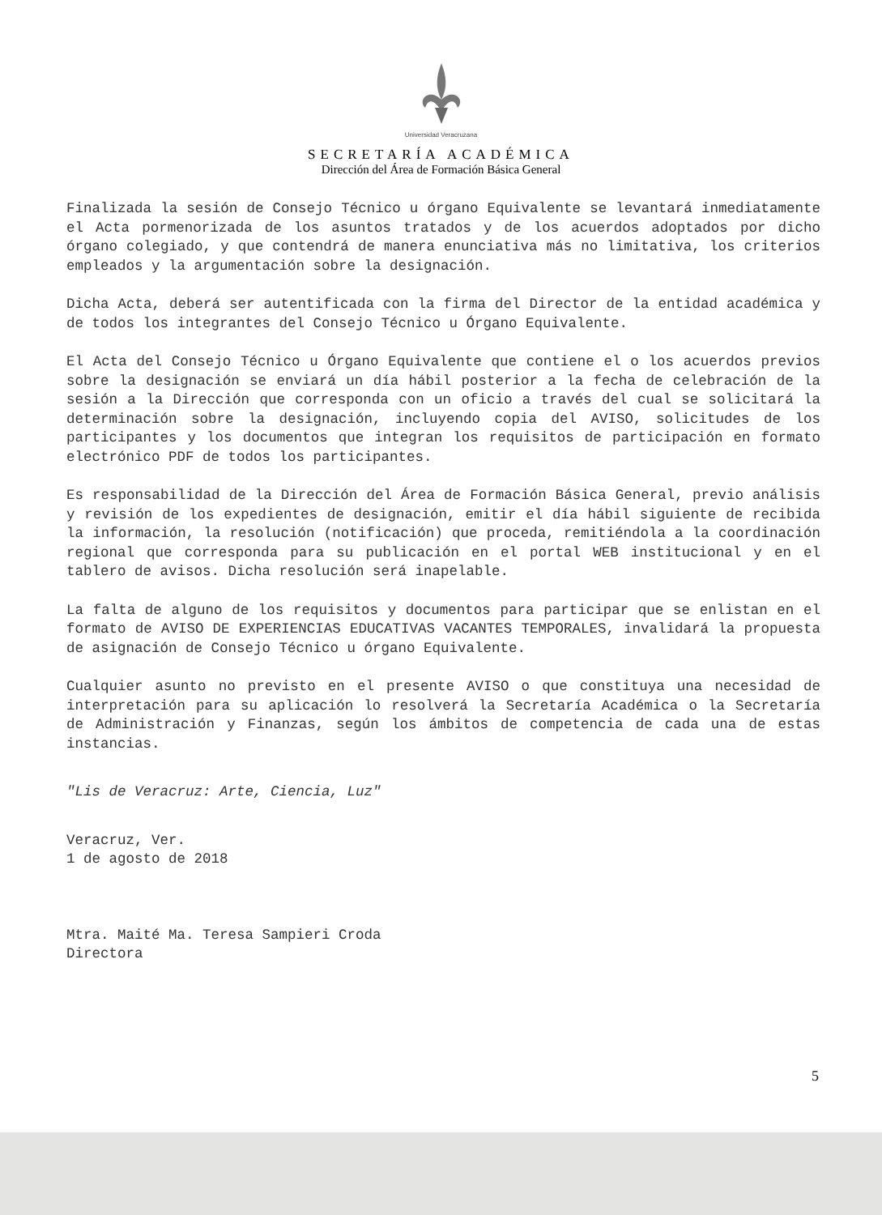Universidad Veracruzana
SECRETARÍA ACADÉMICA
Dirección del Área de Formación Básica General
Finalizada la sesión de Consejo Técnico u órgano Equivalente se levantará inmediatamente el Acta pormenorizada de los asuntos tratados y de los acuerdos adoptados por dicho órgano colegiado, y que contendrá de manera enunciativa más no limitativa, los criterios empleados y la argumentación sobre la designación.
Dicha Acta, deberá ser autentificada con la firma del Director de la entidad académica y de todos los integrantes del Consejo Técnico u Órgano Equivalente.
El Acta del Consejo Técnico u Órgano Equivalente que contiene el o los acuerdos previos sobre la designación se enviará un día hábil posterior a la fecha de celebración de la sesión a la Dirección que corresponda con un oficio a través del cual se solicitará la determinación sobre la designación, incluyendo copia del AVISO, solicitudes de los participantes y los documentos que integran los requisitos de participación en formato electrónico PDF de todos los participantes.
Es responsabilidad de la Dirección del Área de Formación Básica General, previo análisis y revisión de los expedientes de designación, emitir el día hábil siguiente de recibida la información, la resolución (notificación) que proceda, remitiéndola a la coordinación regional que corresponda para su publicación en el portal WEB institucional y en el tablero de avisos. Dicha resolución será inapelable.
La falta de alguno de los requisitos y documentos para participar que se enlistan en el formato de AVISO DE EXPERIENCIAS EDUCATIVAS VACANTES TEMPORALES, invalidará la propuesta de asignación de Consejo Técnico u órgano Equivalente.
Cualquier asunto no previsto en el presente AVISO o que constituya una necesidad de interpretación para su aplicación lo resolverá la Secretaría Académica o la Secretaría de Administración y Finanzas, según los ámbitos de competencia de cada una de estas instancias.
"Lis de Veracruz: Arte, Ciencia, Luz"
Veracruz, Ver.
1 de agosto de 2018
Mtra. Maité Ma. Teresa Sampieri Croda
Directora
5